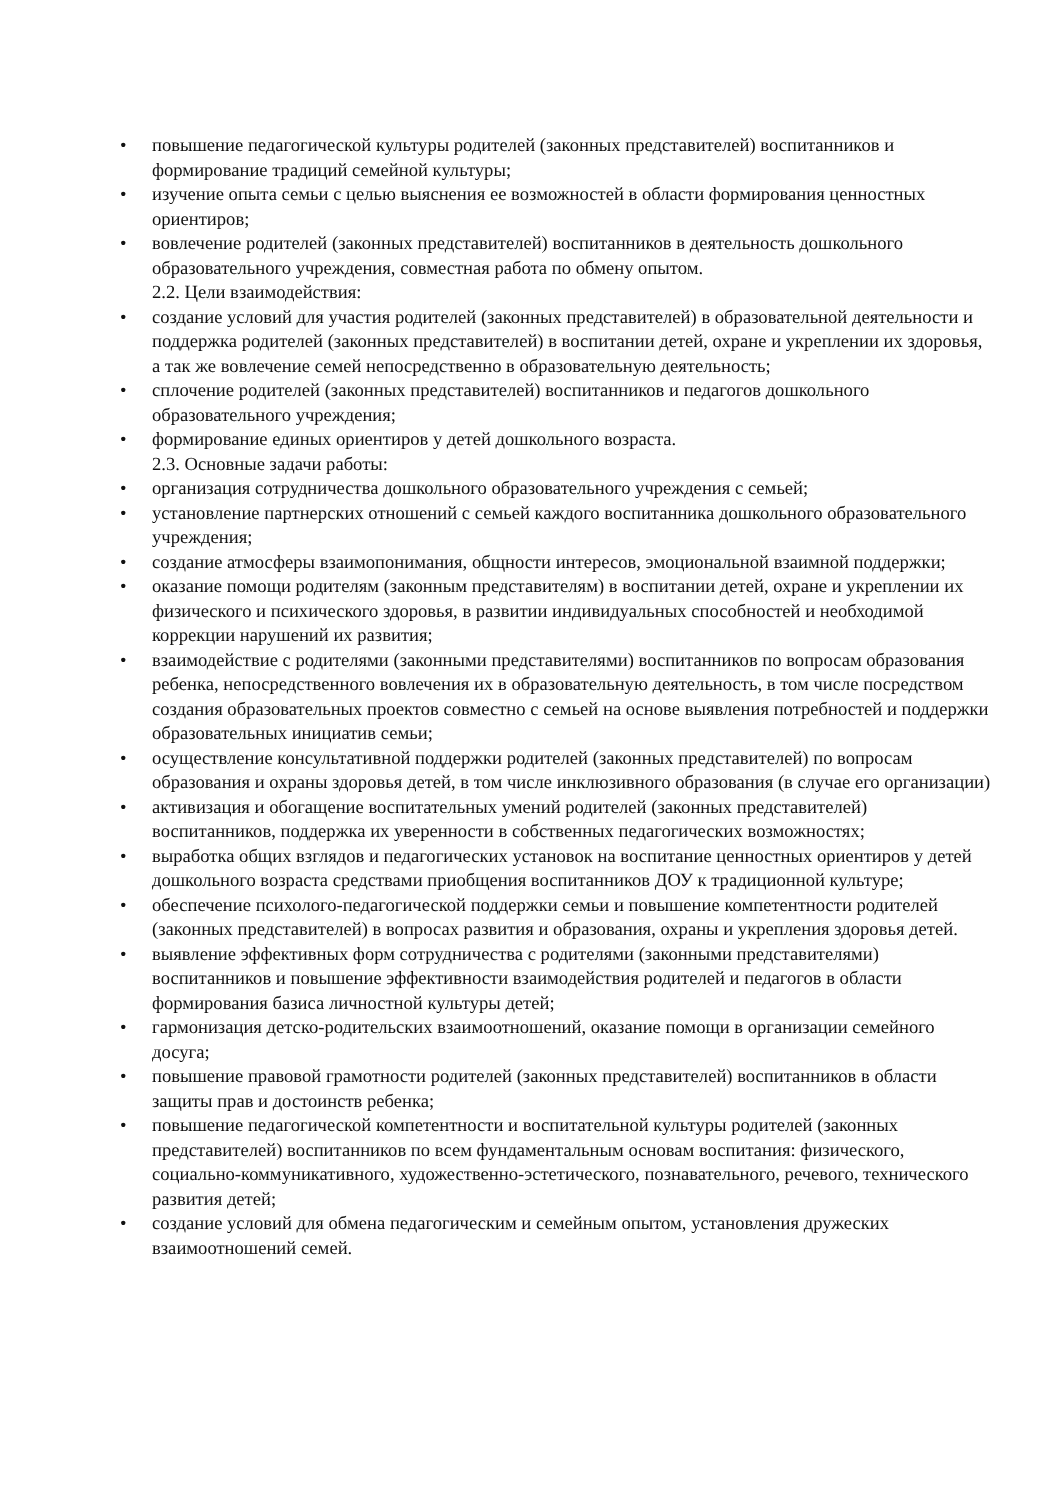• повышение педагогической культуры родителей (законных представителей) воспитанников и формирование традиций семейной культуры;
• изучение опыта семьи с целью выяснения ее возможностей в области формирования ценностных ориентиров;
• вовлечение родителей (законных представителей) воспитанников в деятельность дошкольного образовательного учреждения, совместная работа по обмену опытом.
2.2. Цели взаимодействия:
• создание условий для участия родителей (законных представителей) в образовательной деятельности и поддержка родителей (законных представителей) в воспитании детей, охране и укреплении их здоровья, а так же вовлечение семей непосредственно в образовательную деятельность;
• сплочение родителей (законных представителей) воспитанников и педагогов дошкольного образовательного учреждения;
• формирование единых ориентиров у детей дошкольного возраста.
2.3. Основные задачи работы:
• организация сотрудничества дошкольного образовательного учреждения с семьей;
• установление партнерских отношений с семьей каждого воспитанника дошкольного образовательного учреждения;
• создание атмосферы взаимопонимания, общности интересов, эмоциональной взаимной поддержки;
• оказание помощи родителям (законным представителям) в воспитании детей, охране и укреплении их физического и психического здоровья, в развитии индивидуальных способностей и необходимой коррекции нарушений их развития;
• взаимодействие с родителями (законными представителями) воспитанников по вопросам образования ребенка, непосредственного вовлечения их в образовательную деятельность, в том числе посредством создания образовательных проектов совместно с семьей на основе выявления потребностей и поддержки образовательных инициатив семьи;
• осуществление консультативной поддержки родителей (законных представителей) по вопросам образования и охраны здоровья детей, в том числе инклюзивного образования (в случае его организации)
• активизация и обогащение воспитательных умений родителей (законных представителей) воспитанников, поддержка их уверенности в собственных педагогических возможностях;
• выработка общих взглядов и педагогических установок на воспитание ценностных ориентиров у детей дошкольного возраста средствами приобщения воспитанников ДОУ к традиционной культуре;
• обеспечение психолого-педагогической поддержки семьи и повышение компетентности родителей (законных представителей) в вопросах развития и образования, охраны и укрепления здоровья детей.
• выявление эффективных форм сотрудничества с родителями (законными представителями) воспитанников и повышение эффективности взаимодействия родителей и педагогов в области формирования базиса личностной культуры детей;
• гармонизация детско-родительских взаимоотношений, оказание помощи в организации семейного досуга;
• повышение правовой грамотности родителей (законных представителей) воспитанников в области защиты прав и достоинств ребенка;
• повышение педагогической компетентности и воспитательной культуры родителей (законных представителей) воспитанников по всем фундаментальным основам воспитания: физического, социально-коммуникативного, художественно-эстетического, познавательного, речевого, технического развития детей;
• создание условий для обмена педагогическим и семейным опытом, установления дружеских взаимоотношений семей.